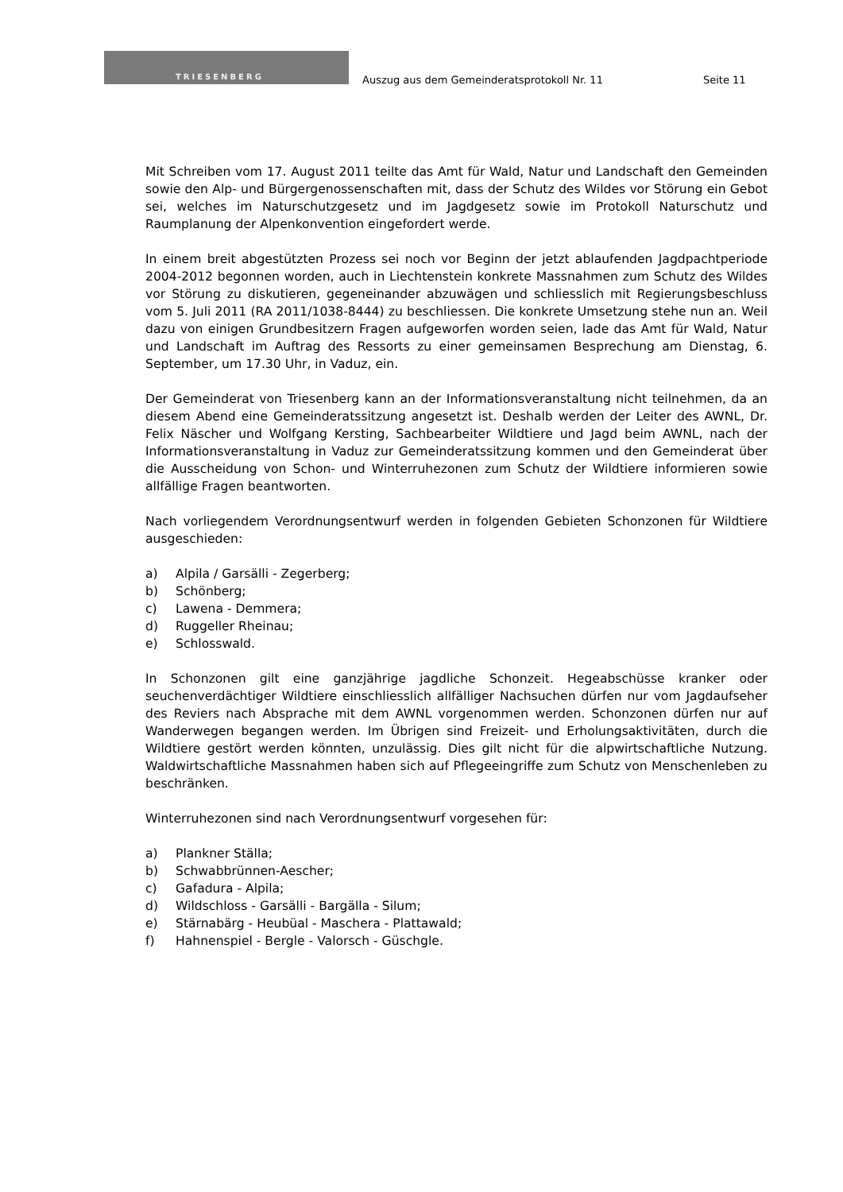TRIESENBERG
Auszug aus dem Gemeinderatsprotokoll Nr. 11
Seite 11
Mit Schreiben vom 17. August 2011 teilte das Amt für Wald, Natur und Landschaft den Gemeinden sowie den Alp- und Bürgergenossenschaften mit, dass der Schutz des Wildes vor Störung ein Gebot sei, welches im Naturschutzgesetz und im Jagdgesetz sowie im Protokoll Naturschutz und Raumplanung der Alpenkonvention eingefordert werde.
In einem breit abgestützten Prozess sei noch vor Beginn der jetzt ablaufenden Jagdpachtperiode 2004-2012 begonnen worden, auch in Liechtenstein konkrete Massnahmen zum Schutz des Wildes vor Störung zu diskutieren, gegeneinander abzuwägen und schliesslich mit Regierungsbeschluss vom 5. Juli 2011 (RA 2011/1038-8444) zu beschliessen. Die konkrete Umsetzung stehe nun an. Weil dazu von einigen Grundbesitzern Fragen aufgeworfen worden seien, lade das Amt für Wald, Natur und Landschaft im Auftrag des Ressorts zu einer gemeinsamen Besprechung am Dienstag, 6. September, um 17.30 Uhr, in Vaduz, ein.
Der Gemeinderat von Triesenberg kann an der Informationsveranstaltung nicht teilnehmen, da an diesem Abend eine Gemeinderatssitzung angesetzt ist. Deshalb werden der Leiter des AWNL, Dr. Felix Näscher und Wolfgang Kersting, Sachbearbeiter Wildtiere und Jagd beim AWNL, nach der Informationsveranstaltung in Vaduz zur Gemeinderatssitzung kommen und den Gemeinderat über die Ausscheidung von Schon- und Winterruhezonen zum Schutz der Wildtiere informieren sowie allfällige Fragen beantworten.
Nach vorliegendem Verordnungsentwurf werden in folgenden Gebieten Schonzonen für Wildtiere ausgeschieden:
a) Alpila / Garsälli - Zegerberg;
b) Schönberg;
c) Lawena - Demmera;
d) Ruggeller Rheinau;
e) Schlosswald.
In Schonzonen gilt eine ganzjährige jagdliche Schonzeit. Hegeabschüsse kranker oder seuchenverdächtiger Wildtiere einschliesslich allfälliger Nachsuchen dürfen nur vom Jagdaufseher des Reviers nach Absprache mit dem AWNL vorgenommen werden. Schonzonen dürfen nur auf Wanderwegen begangen werden. Im Übrigen sind Freizeit- und Erholungsaktivitäten, durch die Wildtiere gestört werden könnten, unzulässig. Dies gilt nicht für die alpwirtschaftliche Nutzung. Waldwirtschaftliche Massnahmen haben sich auf Pflegeeingriffe zum Schutz von Menschenleben zu beschränken.
Winterruhezonen sind nach Verordnungsentwurf vorgesehen für:
a) Plankner Ställa;
b) Schwabbrünnen-Aescher;
c) Gafadura - Alpila;
d) Wildschloss - Garsälli - Bargälla - Silum;
e) Stärnabärg - Heubüal - Maschera - Plattawald;
f) Hahnenspiel - Bergle - Valorsch - Güschgle.